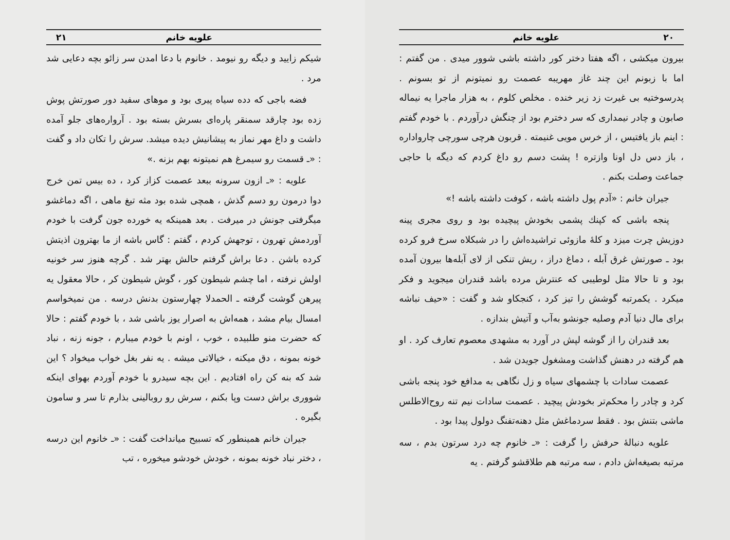۲۰ علویه خانم
بیرون میکشی ، اگه هفتا دختر کور داشته باشی شوور میدی . من گفتم : اما با زبونم این چند غاز مهریبه عصمت رو نمیتونم از تو بسونم . پدرسوختیه بی غیرت زد زیر خنده . مخلص کلوم ، به هزار ماجرا یه نیماله صابون و چادر نیمداری که سر دخترم بود از چنگش درآوردم . با خودم گفتم : اینم باز یافتیس ، از خرس مویی غنیمته . قربون هرچی سورچی چارواداره ، باز دس دل اونا وازتره ! پشت دسم رو داغ کردم که دیگه با حاجی جماعت وصلت بکنم .
جیران خانم : «آدم پول داشته باشه ، کوفت داشته باشه !»
پنجه باشی که کپنك پشمی بخودش پیچیده بود و روی مجری پینه دوزیش چرت میزد و کلهٔ مازوئی تراشیده‌اش را در شبکلاه سرخ فرو کرده بود ـ صورتش غرق آبله ، دماغ دراز ، ریش تنکی از لای آبله‌ها بیرون آمده بود و تا حالا مثل لوطیبی که عنترش مرده باشد قندران میجوید و فکر میکرد . یکمرتبه گوشش را تیز کرد ، کنجکاو شد و گفت : «حیف نباشه برای مال دنیا آدم وصلیه جونشو به‌آب و آتیش بندازه .
بعد قندران را از گوشه لپش در آورد به مشهدی معصوم تعارف کرد . او هم گرفته در دهنش گذاشت ومشغول جویدن شد .
عصمت سادات با چشمهای سیاه و زل نگاهی به مدافع خود پنجه باشی کرد و چادر را محکم‌تر بخودش پیچید . عصمت سادات نیم تنه روح‌الاطلس ماشی بتنش بود . فقط سردماغش مثل دهنه‌تفنگ دولول پیدا بود .
علویه دنبالهٔ حرفش را گرفت : «ـ خانوم چه درد سرتون بدم ، سه مرتبه بصیغه‌اش دادم ، سه مرتبه هم طلاقشو گرفتم . یه
علویه خانم ۲۱
شیکم زایید و دیگه رو نیومد . خانوم با دعا امدن سر زائو بچه دعایی شد مرد .
فضه باجی که دده سیاه پیری بود و موهای سفید دور صورتش پوش زده بود چارقد سمنقر پاره‌ای بسرش بسته بود . آرواره‌های جلو آمده داشت و داغ مهر نماز به پیشانیش دیده میشد. سرش را تکان داد و گفت : «ـ قسمت رو سیمرغ هم نمیتونه بهم بزنه .»
علویه : «ـ ازون سرونه ببعد عصمت کزاز کرد ، ده بیس تمن خرج دوا درمون رو دسم گذش ، همچی شده بود مثه تیغ ماهی ، اگه دماغشو میگرفتی جونش در میرفت . بعد همینکه یه خورده جون گرفت با خودم آوردمش تهرون ، توجهش کردم ، گفتم : گاس باشه از ما بهترون اذیتش کرده باشن . دعا براش گرفتم حالش بهتر شد . گرچه هنوز سر خونیه اولش نرفته ، اما چشم شیطون کور ، گوش شیطون کر ، حالا معقول یه پیرهن گوشت گرفته ـ الحمدلا چهارستون بدنش درسه . من نمیخواسم امسال بیام مشد ، همه‌اش به اصرار یوز باشی شد ، با خودم گفتم : حالا که حضرت منو طلبیده ، خوب ، اونم با خودم میبارم ، جونه زنه ، نباد خونه بمونه ، دق میکنه ، خیالاتی میشه . یه نفر بغل خواب میخواد ؟ این شد که بنه کن راه افتادیم . این بچه سیدرو با خودم آوردم بهوای اینکه شووری براش دست وپا بکنم ، سرش رو روبالینی بذارم تا سر و سامون بگیره .
جیران خانم همینطور که تسبیح میانداخت گفت : «ـ خانوم این درسه ، دختر نباد خونه بمونه ، خودش خودشو میخوره ، تب